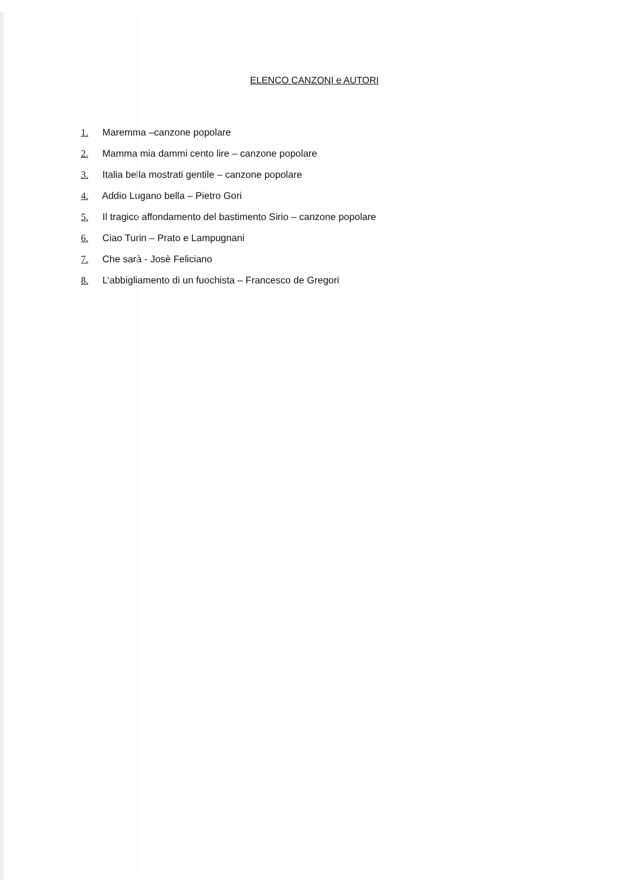ELENCO CANZONI e AUTORI
1. Maremma –canzone popolare
2. Mamma mia dammi cento lire – canzone popolare
3. Italia bella mostrati gentile – canzone popolare
4. Addio Lugano bella – Pietro Gori
5. Il tragico affondamento del bastimento Sirio – canzone popolare
6. Ciao Turin – Prato e Lampugnani
7. Che sarà - Josè Feliciano
8. L’abbigliamento di un fuochista – Francesco de Gregori